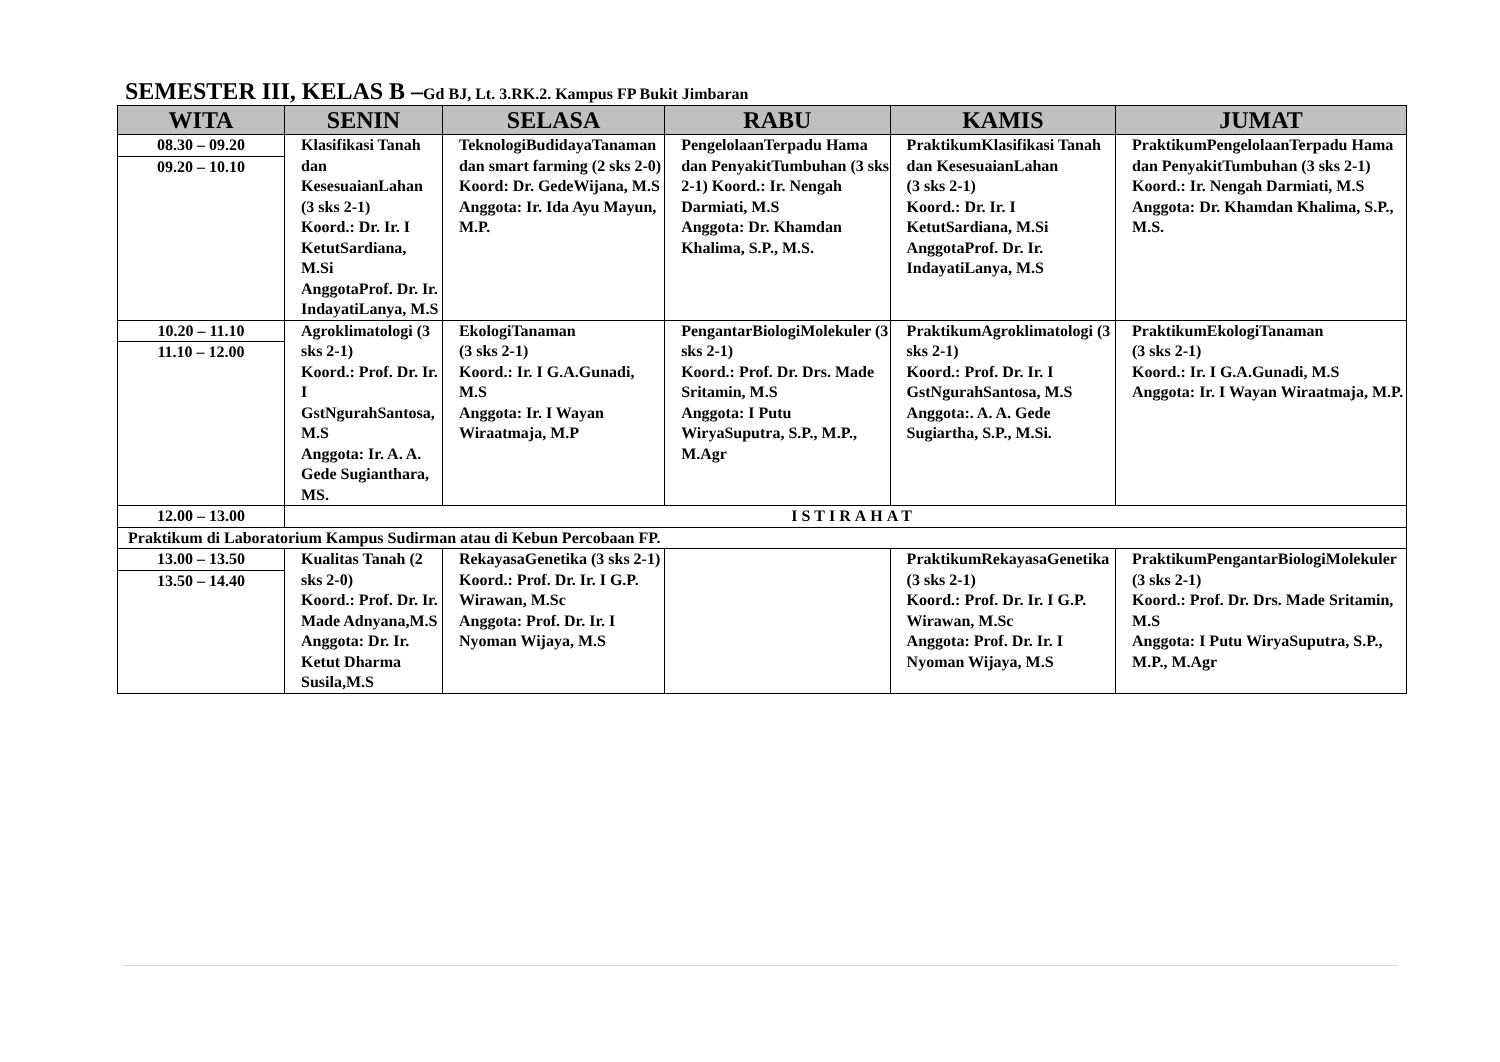SEMESTER III, KELAS B –Gd BJ, Lt. 3.RK.2. Kampus FP Bukit Jimbaran
| WITA | SENIN | SELASA | RABU | KAMIS | JUMAT |
| --- | --- | --- | --- | --- | --- |
| 08.30 – 09.20 09.20 – 10.10 | Klasifikasi Tanah dan KesesuaianLahan (3 sks 2-1) Koord.: Dr. Ir. I KetutSardiana, M.Si AnggotaProf. Dr. Ir. IndayatiLanya, M.S | TeknologiBudidayaTanaman dan smart farming (2 sks 2-0) Koord: Dr. GedeWijana, M.S Anggota: Ir. Ida Ayu Mayun, M.P. | PengelolaanTerpadu Hama dan PenyakitTumbuhan (3 sks 2-1) Koord.: Ir. Nengah Darmiati, M.S Anggota: Dr. Khamdan Khalima, S.P., M.S. | PraktikumKlasifikasi Tanah dan KesesuaianLahan (3 sks 2-1) Koord.: Dr. Ir. I KetutSardiana, M.Si AnggotaProf. Dr. Ir. IndayatiLanya, M.S | PraktikumPengelolaanTerpadu Hama dan PenyakitTumbuhan (3 sks 2-1) Koord.: Ir. Nengah Darmiati, M.S Anggota: Dr. Khamdan Khalima, S.P., M.S. |
| 10.20 – 11.10 11.10 – 12.00 | Agroklimatologi (3 sks 2-1) Koord.: Prof. Dr. Ir. I GstNgurahSantosa, M.S Anggota: Ir. A. A. Gede Sugianthara, MS. | EkologiTanaman (3 sks 2-1) Koord.: Ir. I G.A.Gunadi, M.S Anggota: Ir. I Wayan Wiraatmaja, M.P | PengantarBiologiMolekuler (3 sks 2-1) Koord.: Prof. Dr. Drs. Made Sritamin, M.S Anggota: I Putu WiryaSuputra, S.P., M.P., M.Agr | PraktikumAgroklimatologi (3 sks 2-1) Koord.: Prof. Dr. Ir. I GstNgurahSantosa, M.S Anggota:. A. A. Gede Sugiartha, S.P., M.Si. | PraktikumEkologiTanaman (3 sks 2-1) Koord.: Ir. I G.A.Gunadi, M.S Anggota: Ir. I Wayan Wiraatmaja, M.P. |
| 12.00 – 13.00 | ISTIRAHAT | | | | |
| Praktikum di Laboratorium Kampus Sudirman atau di Kebun Percobaan FP. | | | | | |
| 13.00 – 13.50 13.50 – 14.40 | Kualitas Tanah (2 sks 2-0) Koord.: Prof. Dr. Ir. Made Adnyana,M.S Anggota: Dr. Ir. Ketut Dharma Susila,M.S | RekayasaGenetika (3 sks 2-1) Koord.: Prof. Dr. Ir. I G.P. Wirawan, M.Sc Anggota: Prof. Dr. Ir. I Nyoman Wijaya, M.S | | PraktikumRekayasaGenetika (3 sks 2-1) Koord.: Prof. Dr. Ir. I G.P. Wirawan, M.Sc Anggota: Prof. Dr. Ir. I Nyoman Wijaya, M.S | PraktikumPengantarBiologiMolekuler (3 sks 2-1) Koord.: Prof. Dr. Drs. Made Sritamin, M.S Anggota: I Putu WiryaSuputra, S.P., M.P., M.Agr |